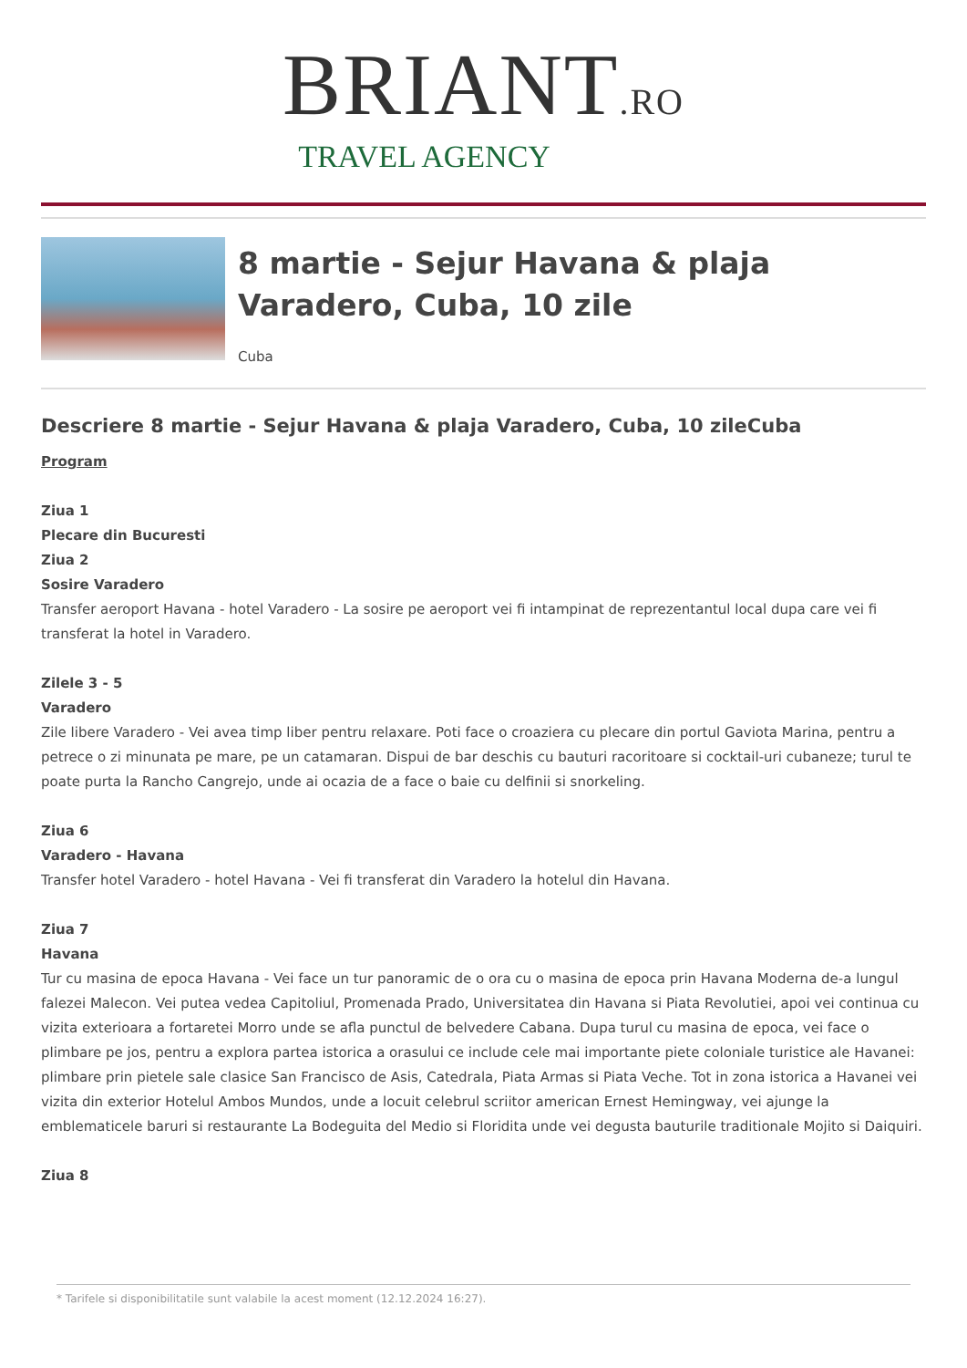BRIANT.RO
TRAVEL AGENCY
8 martie - Sejur Havana & plaja Varadero, Cuba, 10 zile
Cuba
Descriere 8 martie - Sejur Havana & plaja Varadero, Cuba, 10 zileCuba
Program
Ziua 1
Plecare din Bucuresti
Ziua 2
Sosire Varadero
Transfer aeroport Havana - hotel Varadero - La sosire pe aeroport vei fi intampinat de reprezentantul local dupa care vei fi transferat la hotel in Varadero.
Zilele 3 - 5
Varadero
Zile libere Varadero - Vei avea timp liber pentru relaxare. Poti face o croaziera cu plecare din portul Gaviota Marina, pentru a petrece o zi minunata pe mare, pe un catamaran. Dispui de bar deschis cu bauturi racoritoare si cocktail-uri cubaneze; turul te poate purta la Rancho Cangrejo, unde ai ocazia de a face o baie cu delfinii si snorkeling.
Ziua 6
Varadero - Havana
Transfer hotel Varadero - hotel Havana - Vei fi transferat din Varadero la hotelul din Havana.
Ziua 7
Havana
Tur cu masina de epoca Havana - Vei face un tur panoramic de o ora cu o masina de epoca prin Havana Moderna de-a lungul falezei Malecon. Vei putea vedea Capitoliul, Promenada Prado, Universitatea din Havana si Piata Revolutiei, apoi vei continua cu vizita exterioara a fortaretei Morro unde se afla punctul de belvedere Cabana. Dupa turul cu masina de epoca, vei face o plimbare pe jos, pentru a explora partea istorica a orasului ce include cele mai importante piete coloniale turistice ale Havanei: plimbare prin pietele sale clasice San Francisco de Asis, Catedrala, Piata Armas si Piata Veche. Tot in zona istorica a Havanei vei vizita din exterior Hotelul Ambos Mundos, unde a locuit celebrul scriitor american Ernest Hemingway, vei ajunge la emblematicele baruri si restaurante La Bodeguita del Medio si Floridita unde vei degusta bauturile traditionale Mojito si Daiquiri.
Ziua 8
* Tarifele si disponibilitatile sunt valabile la acest moment (12.12.2024 16:27).